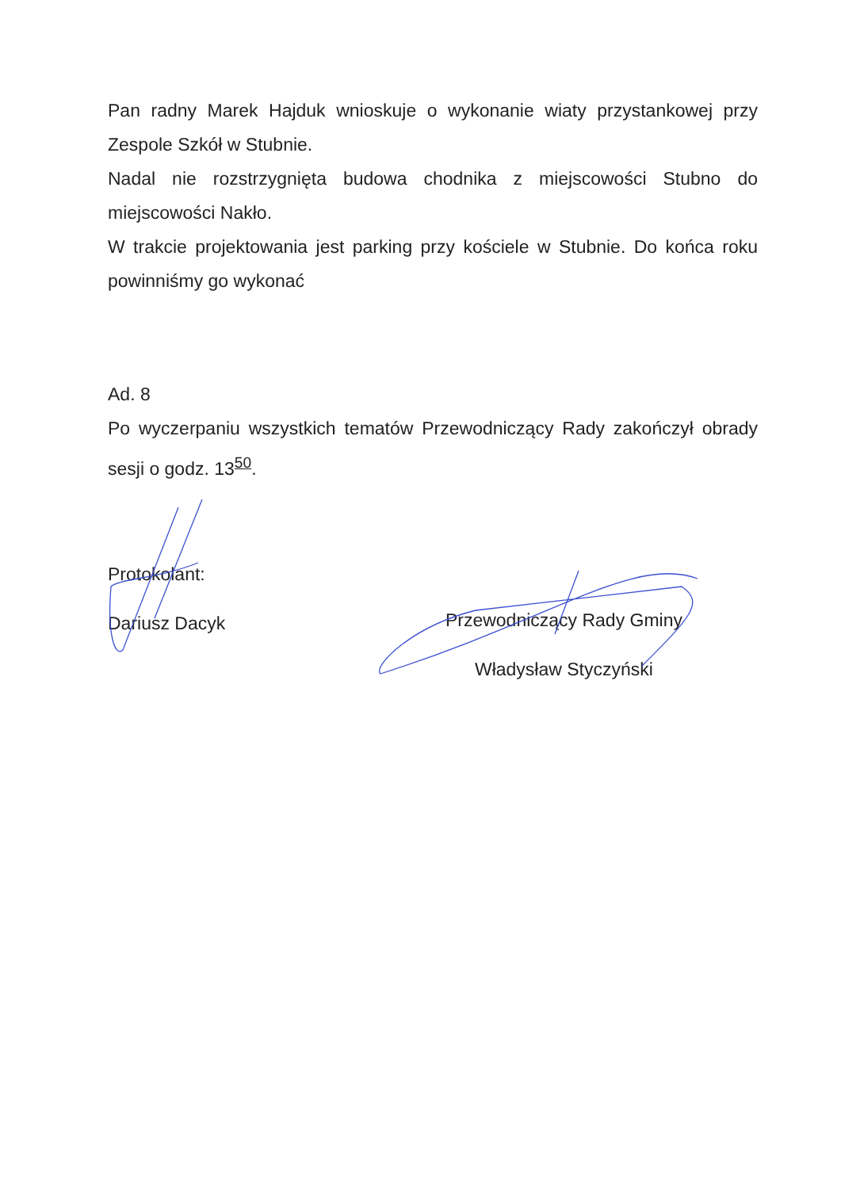Pan radny Marek Hajduk wnioskuje o wykonanie wiaty przystankowej przy Zespole Szkół w Stubnie.
Nadal nie rozstrzygnięta budowa chodnika z miejscowości Stubno do miejscowości Nakło.
W trakcie projektowania jest parking przy kościele w Stubnie. Do końca roku powinniśmy go wykonać
Ad. 8
Po wyczerpaniu wszystkich tematów Przewodniczący Rady zakończył obrady sesji o godz. 13<sup>50</sup>.
Protokolant:
Dariusz Dacyk
Przewodniczący Rady Gminy
Władysław Styczyński